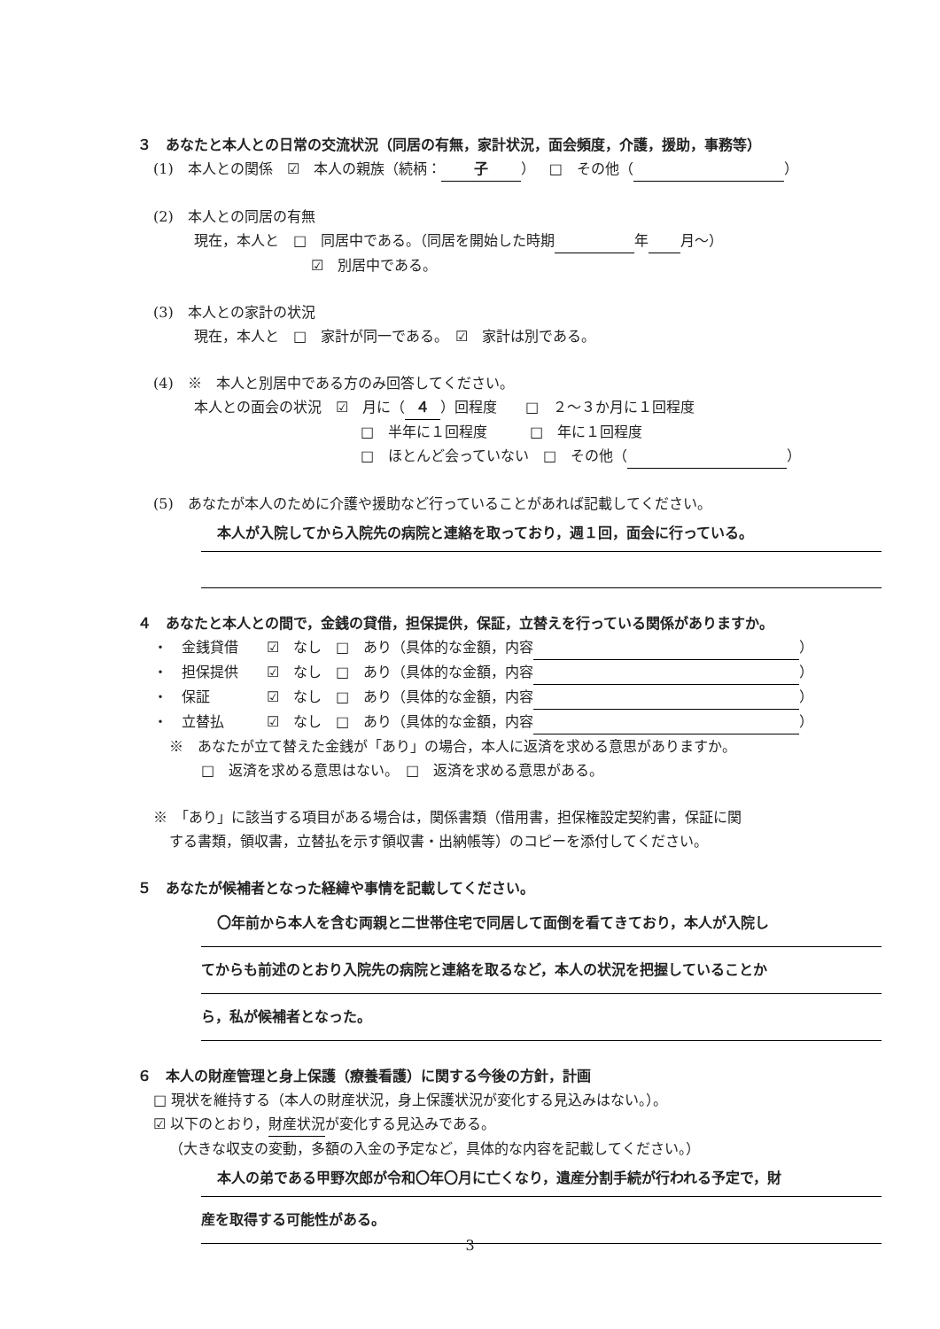３　あなたと本人との日常の交流状況（同居の有無，家計状況，面会頻度，介護，援助，事務等）
(1)　本人との関係　☑　本人の親族（続柄： 子 ）　□　その他（ ）
(2)　本人との同居の有無
現在，本人と　□　同居中である。（同居を開始した時期 年 月～）
☑　別居中である。
(3)　本人との家計の状況
現在，本人と　□　家計が同一である。　☑　家計は別である。
(4)　※　本人と別居中である方のみ回答してください。
本人との面会の状況　☑　月に（ ４ ）回程度　　□　２～３か月に１回程度
□　半年に１回程度　　　□　年に１回程度
□　ほとんど会っていない　□　その他（ ）
(5)　あなたが本人のために介護や援助など行っていることがあれば記載してください。
本人が入院してから入院先の病院と連絡を取っており，週１回，面会に行っている。
４　あなたと本人との間で，金銭の貸借，担保提供，保証，立替えを行っている関係がありますか。
・　金銭貸借　　☑　なし　□　あり（具体的な金額，内容 ）
・　担保提供　　☑　なし　□　あり（具体的な金額，内容 ）
・　保証　　　　☑　なし　□　あり（具体的な金額，内容 ）
・　立替払　　　☑　なし　□　あり（具体的な金額，内容 ）
※　あなたが立て替えた金銭が「あり」の場合，本人に返済を求める意思がありますか。
□　返済を求める意思はない。　□　返済を求める意思がある。
※　「あり」に該当する項目がある場合は，関係書類（借用書，担保権設定契約書，保証に関
する書類，領収書，立替払を示す領収書・出納帳等）のコピーを添付してください。
５　あなたが候補者となった経緯や事情を記載してください。
〇年前から本人を含む両親と二世帯住宅で同居して面倒を看てきており，本人が入院し
てからも前述のとおり入院先の病院と連絡を取るなど，本人の状況を把握していることか
ら，私が候補者となった。
６　本人の財産管理と身上保護（療養看護）に関する今後の方針，計画
□ 現状を維持する（本人の財産状況，身上保護状況が変化する見込みはない。）。
☑ 以下のとおり，財産状況が変化する見込みである。
（大きな収支の変動，多額の入金の予定など，具体的な内容を記載してください。）
本人の弟である甲野次郎が令和〇年〇月に亡くなり，遺産分割手続が行われる予定で，財
産を取得する可能性がある。
3